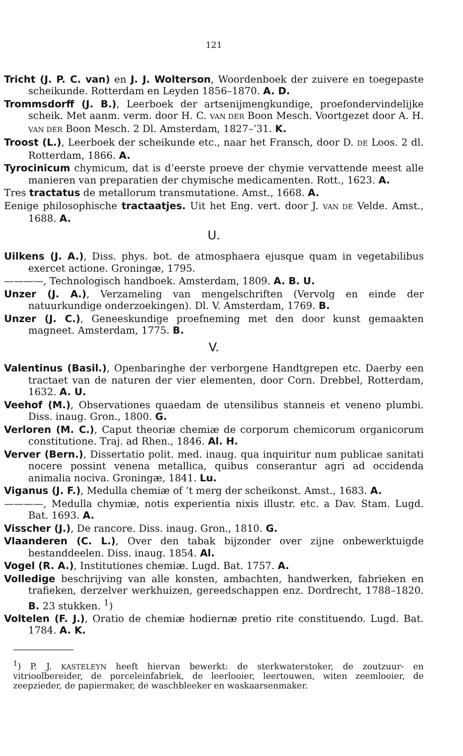121
Tricht (J. P. C. van) en J. J. Wolterson, Woordenboek der zuivere en toegepaste scheikunde. Rotterdam en Leyden 1856–1870. A. D.
Trommsdorff (J. B.), Leerboek der artsenijmengkundige, proefondervindelijke scheik. Met aanm. verm. door H. C. VAN DER Boon Mesch. Voortgezet door A. H. VAN DER Boon Mesch. 2 Dl. Amsterdam, 1827–’31. K.
Troost (L.), Leerboek der scheikunde etc., naar het Fransch, door D. DE Loos. 2 dl. Rotterdam, 1866. A.
Tyrocinicum chymicum, dat is d’eerste proeve der chymie vervattende meest alle manieren van preparatien der chymische medicamenten. Rott., 1623. A.
Tres tractatus de metallorum transmutatione. Amst., 1668. A.
Eenige philosophische tractaatjes. Uit het Eng. vert. door J. VAN DE Velde. Amst., 1688. A.
U.
Uilkens (J. A.), Diss. phys. bot. de atmosphaera ejusque quam in vegetabilibus exercet actione. Groningæ, 1795.
————, Technologisch handboek. Amsterdam, 1809. A. B. U.
Unzer (J. A.), Verzameling van mengelschriften (Vervolg en einde der natuurkundige onderzoekingen). Dl. V. Amsterdam, 1769. B.
Unzer (J. C.), Geneeskundige proefneming met den door kunst gemaakten magneet. Amsterdam, 1775. B.
V.
Valentinus (Basil.), Openbaringhe der verborgene Handtgrepen etc. Daerby een tractaet van de naturen der vier elementen, door Corn. Drebbel, Rotterdam, 1632. A. U.
Veehof (M.), Observationes quaedam de utensilibus stanneis et veneno plumbi. Diss. inaug. Gron., 1800. G.
Verloren (M. C.), Caput theoriæ chemiæ de corporum chemicorum organicorum constitutione. Traj. ad Rhen., 1846. Al. H.
Verver (Bern.), Dissertatio polit. med. inaug. qua inquiritur num publicae sanitati nocere possint venena metallica, quibus conserantur agri ad occidenda animalia nociva. Groningæ, 1841. Lu.
Viganus (J. F.), Medulla chemiæ of ’t merg der scheikonst. Amst., 1683. A.
————, Medulla chymiæ, notis experientia nixis illustr. etc. a Dav. Stam. Lugd. Bat. 1693. A.
Visscher (J.), De rancore. Diss. inaug. Gron., 1810. G.
Vlaanderen (C. L.), Over den tabak bijzonder over zijne onbewerktuigde bestanddeelen. Diss. inaug. 1854. Al.
Vogel (R. A.), Institutiones chemiæ. Lugd. Bat. 1757. A.
Volledige beschrijving van alle konsten, ambachten, handwerken, fabrieken en trafieken, derzelver werkhuizen, gereedschappen enz. Dordrecht, 1788–1820. B. 23 stukken. <sup>1</sup>)
Voltelen (F. J.), Oratio de chemiæ hodiernæ pretio rite constituendo. Lugd. Bat. 1784. A. K.
<sup>1</sup>) P. J. KASTELEYN heeft hiervan bewerkt: de sterkwaterstoker, de zoutzuur- en vitrioolbereider, de porceleinfabriek, de leerlooier, leertouwen, witen zeemlooier, de zeepzieder, de papiermaker, de waschbleeker en waskaarsenmaker.